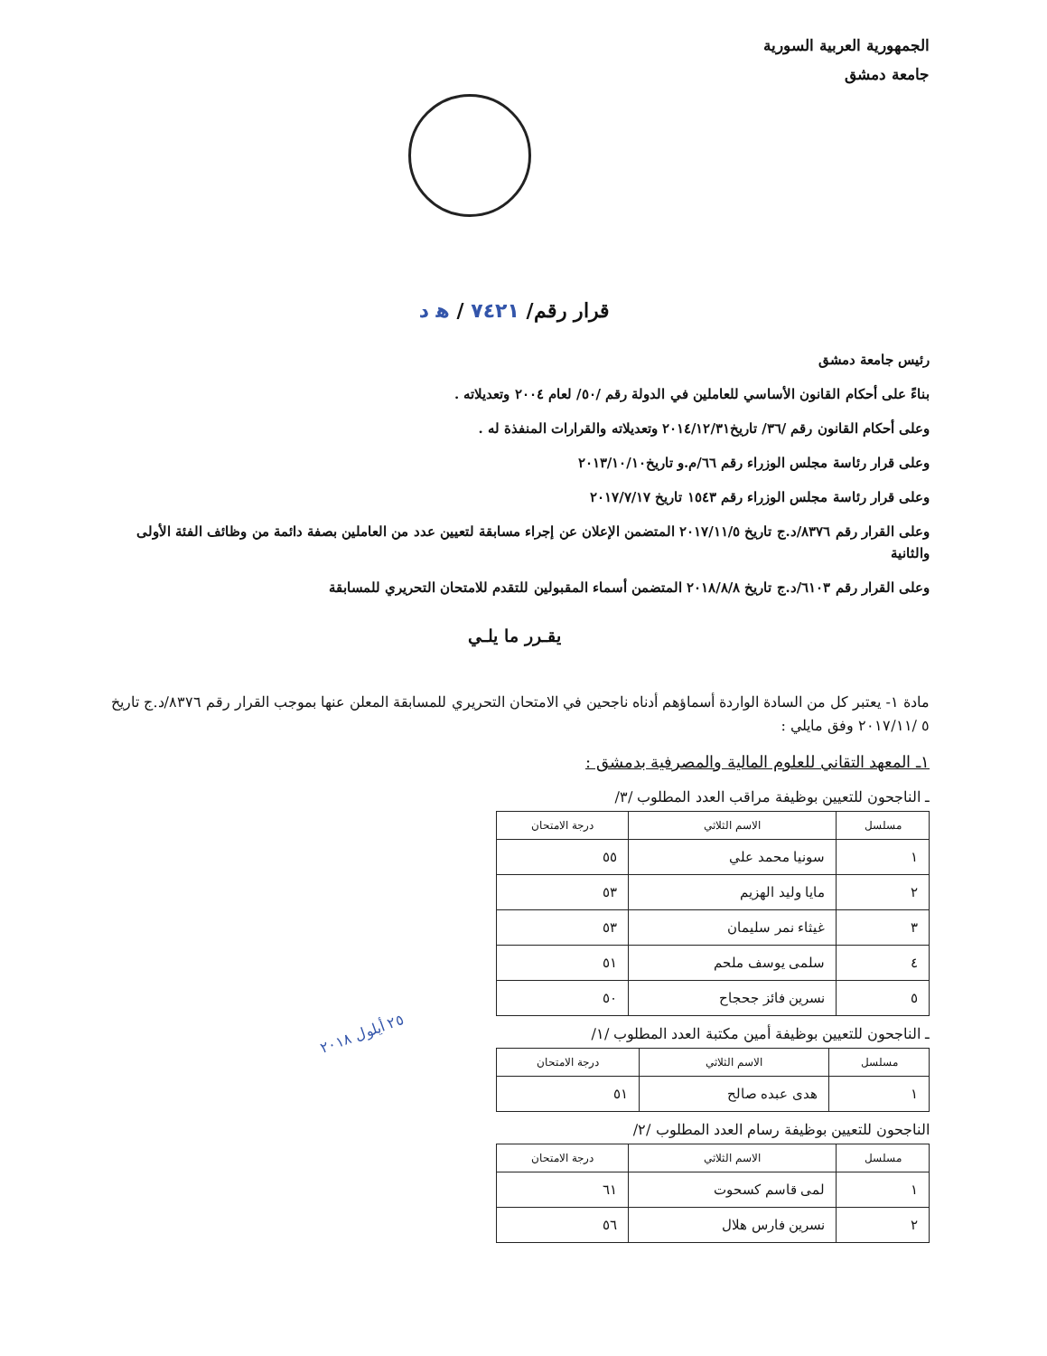الجمهورية العربية السورية
جامعة دمشق
قرار رقم/ ٧٤٢١ / ه‍ د
رئيس جامعة دمشق
بناءً على أحكام القانون الأساسي للعاملين في الدولة رقم /٥٠/ لعام ٢٠٠٤ وتعديلاته .
وعلى أحكام القانون رقم /٣٦/ تاريخ٢٠١٤/١٢/٣١ وتعديلاته والقرارات المنفذة له .
وعلى قرار رئاسة مجلس الوزراء رقم ٦٦/م.و تاريخ٢٠١٣/١٠/١٠
وعلى قرار رئاسة مجلس الوزراء رقم ١٥٤٣ تاريخ ٢٠١٧/٧/١٧
وعلى القرار رقم ٨٣٧٦/د.ج تاريخ ٢٠١٧/١١/٥ المتضمن الإعلان عن إجراء مسابقة لتعيين عدد من العاملين بصفة دائمة من وظائف الفئة الأولى والثانية
وعلى القرار رقم ٦١٠٣/د.ج تاريخ ٢٠١٨/٨/٨ المتضمن أسماء المقبولين للتقدم للامتحان التحريري للمسابقة
يقـرر ما يلـي
مادة ١- يعتبر كل من السادة الواردة أسماؤهم أدناه ناجحين في الامتحان التحريري للمسابقة المعلن عنها بموجب القرار رقم ٨٣٧٦/د.ج تاريخ ٥ /٢٠١٧/١١ وفق مايلي :
١ـ المعهد التقاني للعلوم المالية والمصرفية بدمشق :
ـ الناجحون للتعيين بوظيفة مراقب العدد المطلوب /٣/
| مسلسل | الاسم الثلاثي | درجة الامتحان |
| --- | --- | --- |
| ١ | سونيا محمد علي | ٥٥ |
| ٢ | مايا وليد الهزيم | ٥٣ |
| ٣ | غيثاء نمر سليمان | ٥٣ |
| ٤ | سلمى يوسف ملحم | ٥١ |
| ٥ | نسرين فائز جحجاح | ٥٠ |
ـ الناجحون للتعيين بوظيفة أمين مكتبة العدد المطلوب /١/ ٢٥ أيلول ٢٠١٨
| مسلسل | الاسم الثلاثي | درجة الامتحان |
| --- | --- | --- |
| ١ | هدى عبده صالح | ٥١ |
الناجحون للتعيين بوظيفة رسام العدد المطلوب /٢/
| مسلسل | الاسم الثلاثي | درجة الامتحان |
| --- | --- | --- |
| ١ | لمى قاسم كسحوت | ٦١ |
| ٢ | نسرين فارس هلال | ٥٦ |